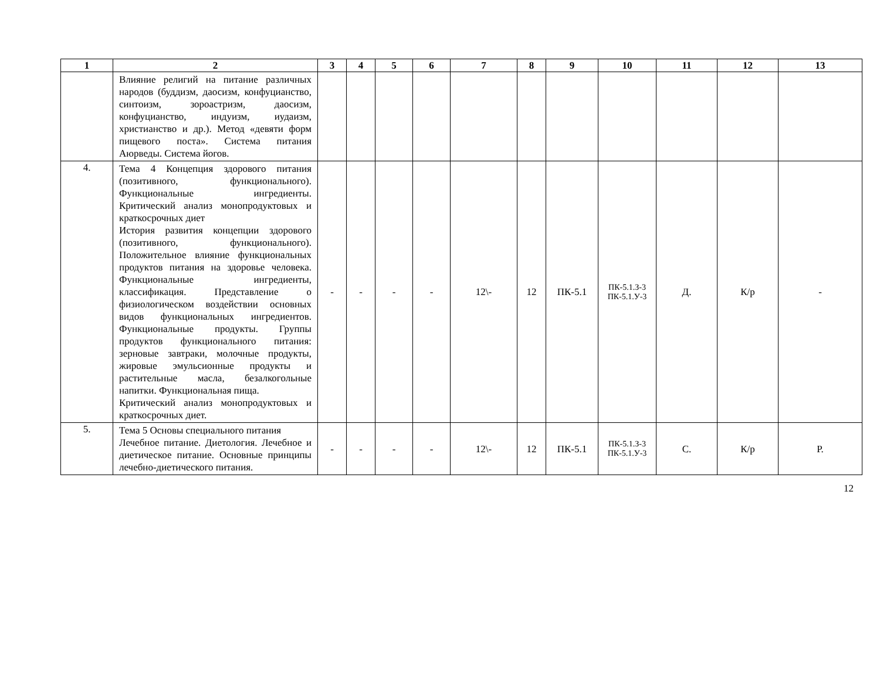| 1 | 2 | 3 | 4 | 5 | 6 | 7 | 8 | 9 | 10 | 11 | 12 | 13 |
| --- | --- | --- | --- | --- | --- | --- | --- | --- | --- | --- | --- | --- |
| | Влияние религий на питание различных народов (буддизм, даосизм, конфуцианство, синтоизм, зороастризм, даосизм, конфуцианство, индуизм, иудаизм, христианство и др.). Метод «девяти форм пищевого поста». Система питания Аюрведы. Система йогов. | | | | | | | | | | | |
| 4. | Тема 4 Концепция здорового питания (позитивного, функционального). Функциональные ингредиенты. Критический анализ монопродуктовых и краткосрочных диет История развития концепции здорового (позитивного, функционального). Положительное влияние функциональных продуктов питания на здоровье человека. Функциональные ингредиенты, классификация. Представление о физиологическом воздействии основных видов функциональных ингредиентов. Функциональные продукты. Группы продуктов функционального питания: зерновые завтраки, молочные продукты, жировые эмульсионные продукты и растительные масла, безалкогольные напитки. Функциональная пища. Критический анализ монопродуктовых и краткосрочных диет. | - | - | - | - | 12\- | 12 | ПК-5.1 | ПК-5.1.З-3 ПК-5.1.У-3 | Д. | К/р | - |
| 5. | Тема 5 Основы специального питания Лечебное питание. Диетология. Лечебное и диетическое питание. Основные принципы лечебно-диетического питания. | - | - | - | - | 12\- | 12 | ПК-5.1 | ПК-5.1.З-3 ПК-5.1.У-3 | С. | К/р | Р. |
12